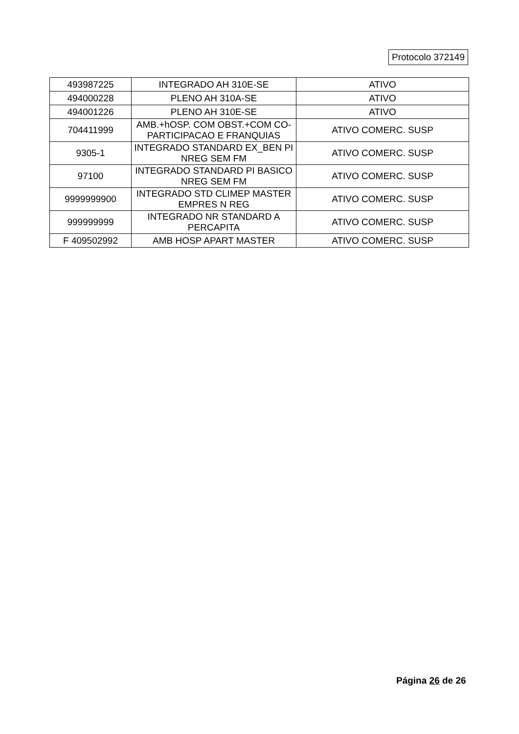Protocolo 372149
| 493987225 | INTEGRADO AH 310E-SE | ATIVO |
| 494000228 | PLENO AH 310A-SE | ATIVO |
| 494001226 | PLENO AH 310E-SE | ATIVO |
| 704411999 | AMB.+hOSP. COM OBST.+COM CO-PARTICIPACAO E FRANQUIAS | ATIVO COMERC. SUSP |
| 9305-1 | INTEGRADO STANDARD EX_BEN PI NREG SEM FM | ATIVO COMERC. SUSP |
| 97100 | INTEGRADO STANDARD PI BASICO NREG SEM FM | ATIVO COMERC. SUSP |
| 9999999900 | INTEGRADO STD CLIMEP MASTER EMPRES N REG | ATIVO COMERC. SUSP |
| 999999999 | INTEGRADO NR STANDARD A PERCAPITA | ATIVO COMERC. SUSP |
| F 409502992 | AMB HOSP APART MASTER | ATIVO COMERC. SUSP |
Página 26 de 26